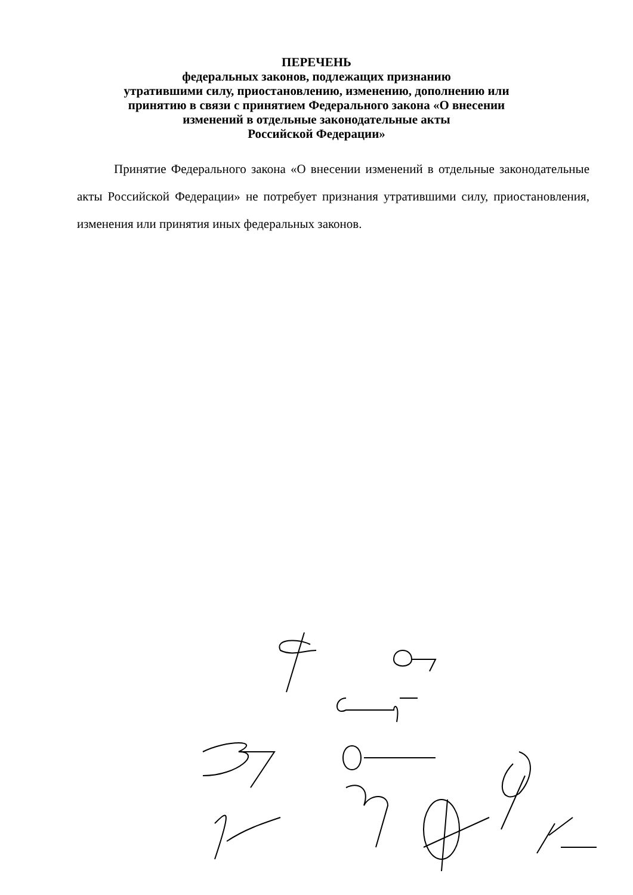ПЕРЕЧЕНЬ
федеральных законов, подлежащих признанию
утратившими силу, приостановлению, изменению, дополнению или
принятию в связи с принятием Федерального закона «О внесении
изменений в отдельные законодательные акты
Российской Федерации»
Принятие Федерального закона «О внесении изменений в отдельные законодательные акты Российской Федерации» не потребует признания утратившими силу, приостановления, изменения или принятия иных федеральных законов.